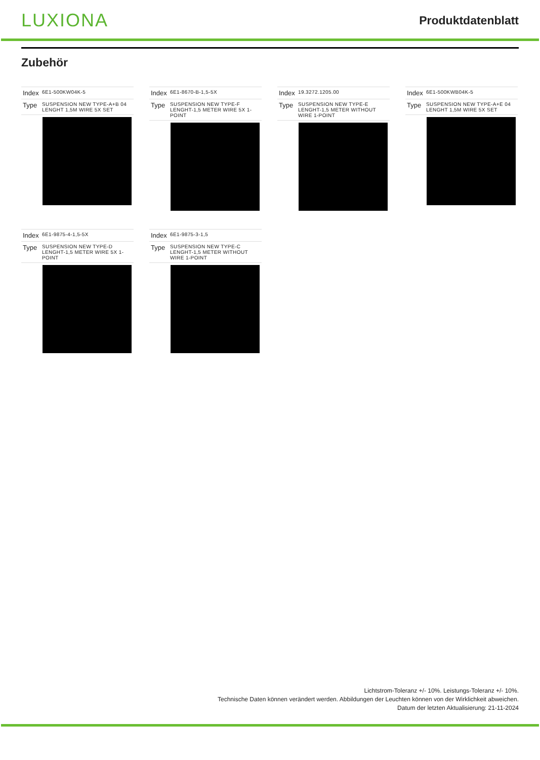LUXIONA
Produktdatenblatt
Zubehör
| Index | 6E1-500KW04K-5 |
| Type | SUSPENSION NEW TYPE-A+B 04 LENGHT 1,5M WIRE 5X SET |
| Index | 6E1-8670-B-1,5-5X |
| Type | SUSPENSION NEW TYPE-F LENGHT-1,5 METER WIRE 5X 1-POINT |
| Index | 19.3272.1205.00 |
| Type | SUSPENSION NEW TYPE-E LENGHT-1,5 METER WITHOUT WIRE 1-POINT |
| Index | 6E1-500KWB04K-5 |
| Type | SUSPENSION NEW TYPE-A+E 04 LENGHT 1,5M WIRE 5X SET |
| Index | 6E1-9875-4-1,5-5X |
| Type | SUSPENSION NEW TYPE-D LENGHT-1,5 METER WIRE 5X 1-POINT |
| Index | 6E1-9875-3-1,5 |
| Type | SUSPENSION NEW TYPE-C LENGHT-1,5 METER WITHOUT WIRE 1-POINT |
Lichtstrom-Toleranz +/- 10%. Leistungs-Toleranz +/- 10%.
Technische Daten können verändert werden. Abbildungen der Leuchten können von der Wirklichkeit abweichen.
Datum der letzten Aktualisierung: 21-11-2024